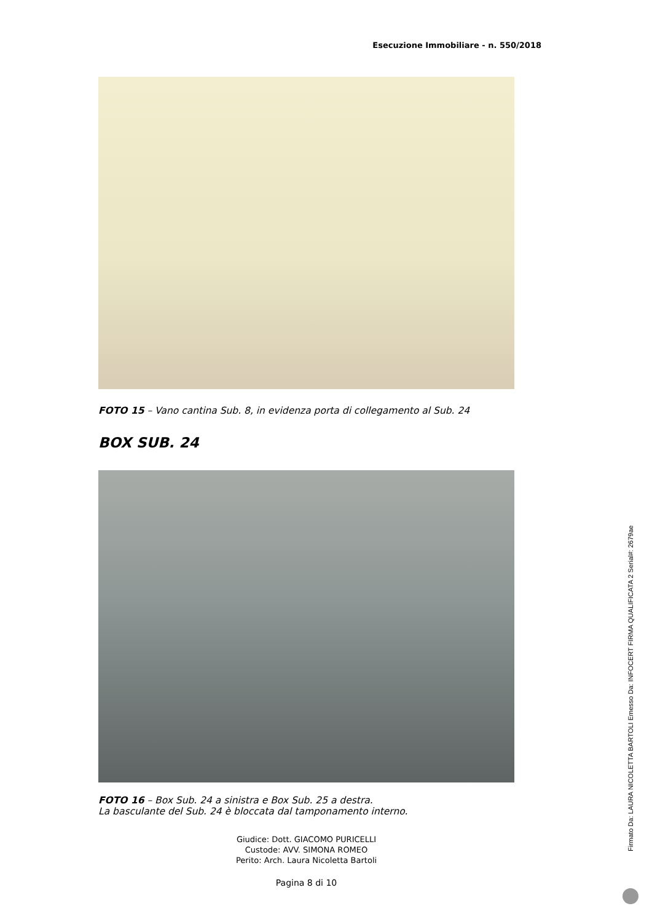Esecuzione Immobiliare - n. 550/2018
FOTO 15 – Vano cantina Sub. 8, in evidenza porta di collegamento al Sub. 24
BOX SUB. 24
FOTO 16 – Box Sub. 24 a sinistra e Box Sub. 25 a destra.
La basculante del Sub. 24 è bloccata dal tamponamento interno.
Giudice: Dott. GIACOMO PURICELLI
Custode: AVV. SIMONA ROMEO
Perito: Arch. Laura Nicoletta Bartoli
Pagina 8 di 10
Firmato Da: LAURA NICOLETTA BARTOLI Emesso Da: INFOCERT FIRMA QUALIFICATA 2 Serial#: 2679ae